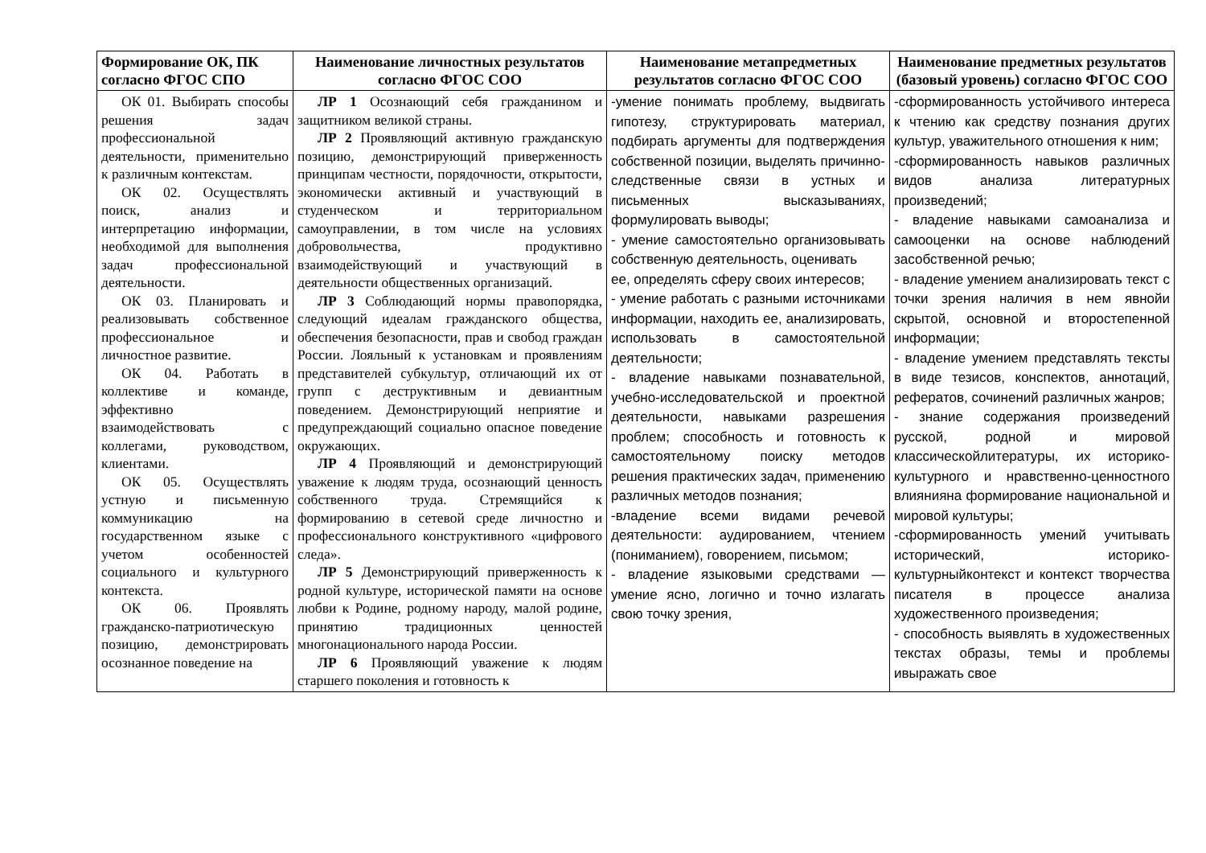| Формирование ОК, ПК согласно ФГОС СПО | Наименование личностных результатов согласно ФГОС СОО | Наименование метапредметных результатов согласно ФГОС СОО | Наименование предметных результатов (базовый уровень) согласно ФГОС СОО |
| --- | --- | --- | --- |
| ОК 01. Выбирать способы решения задач профессиональной деятельности, применительно к различным контекстам. ОК 02. Осуществлять поиск, анализ и интерпретацию информации, необходимой для выполнения задач профессиональной деятельности. ОК 03. Планировать и реализовывать собственное профессиональное и личностное развитие. ОК 04. Работать в коллективе и команде, эффективно взаимодействовать с коллегами, руководством, клиентами. ОК 05. Осуществлять устную и письменную коммуникацию на государственном языке с учетом особенностей социального и культурного контекста. ОК 06. Проявлять гражданско-патриотическую позицию, демонстрировать осознанное поведение на | ЛР 1 Осознающий себя гражданином и защитником великой страны. ЛР 2 Проявляющий активную гражданскую позицию, демонстрирующий приверженность принципам честности, порядочности, открытости, экономически активный и участвующий в студенческом и территориальном самоуправлении, в том числе на условиях добровольчества, продуктивно взаимодействующий и участвующий в деятельности общественных организаций. ЛР 3 Соблюдающий нормы правопорядка, следующий идеалам гражданского общества, обеспечения безопасности, прав и свобод граждан России. Лояльный к установкам и проявлениям представителей субкультур, отличающий их от групп с деструктивным и девиантным поведением. Демонстрирующий неприятие и предупреждающий социально опасное поведение окружающих. ЛР 4 Проявляющий и демонстрирующий уважение к людям труда, осознающий ценность собственного труда. Стремящийся к формированию в сетевой среде личностно и профессионального конструктивного «цифрового следа». ЛР 5 Демонстрирующий приверженность к родной культуре, исторической памяти на основе любви к Родине, родному народу, малой родине, принятию традиционных ценностей многонационального народа России. ЛР 6 Проявляющий уважение к людям старшего поколения и готовность к | -умение понимать проблему, выдвигать гипотезу, структурировать материал, подбирать аргументы для подтверждения собственной позиции, выделять причинно-следственные связи в устных и письменных высказываниях, формулировать выводы; - умение самостоятельно организовывать собственную деятельность, оценивать ее, определять сферу своих интересов; - умение работать с разными источниками информации, находить ее, анализировать, использовать в самостоятельной деятельности; - владение навыками познавательной, учебно-исследовательской и проектной деятельности, навыками разрешения проблем; способность и готовность к самостоятельному поиску методов решения практических задач, применению различных методов познания; -владение всеми видами речевой деятельности: аудированием, чтением (пониманием), говорением, письмом; - владение языковыми средствами — умение ясно, логично и точно излагать свою точку зрения, | -сформированность устойчивого интереса к чтению как средству познания других культур, уважительного отношения к ним; -сформированность навыков различных видов анализа литературных произведений; - владение навыками самоанализа и самооценки на основе наблюдений засобственной речью; - владение умением анализировать текст с точки зрения наличия в нем явнойи скрытой, основной и второстепенной информации; - владение умением представлять тексты в виде тезисов, конспектов, аннотаций, рефератов, сочинений различных жанров; - знание содержания произведений русской, родной и мировой классическойлитературы, их историко-культурного и нравственно-ценностного влиянияна формирование национальной и мировой культуры; -сформированность умений учитывать исторический, историко-культурныйконтекст и контекст творчества писателя в процессе анализа художественного произведения; - способность выявлять в художественных текстах образы, темы и проблемы ивыражать свое |